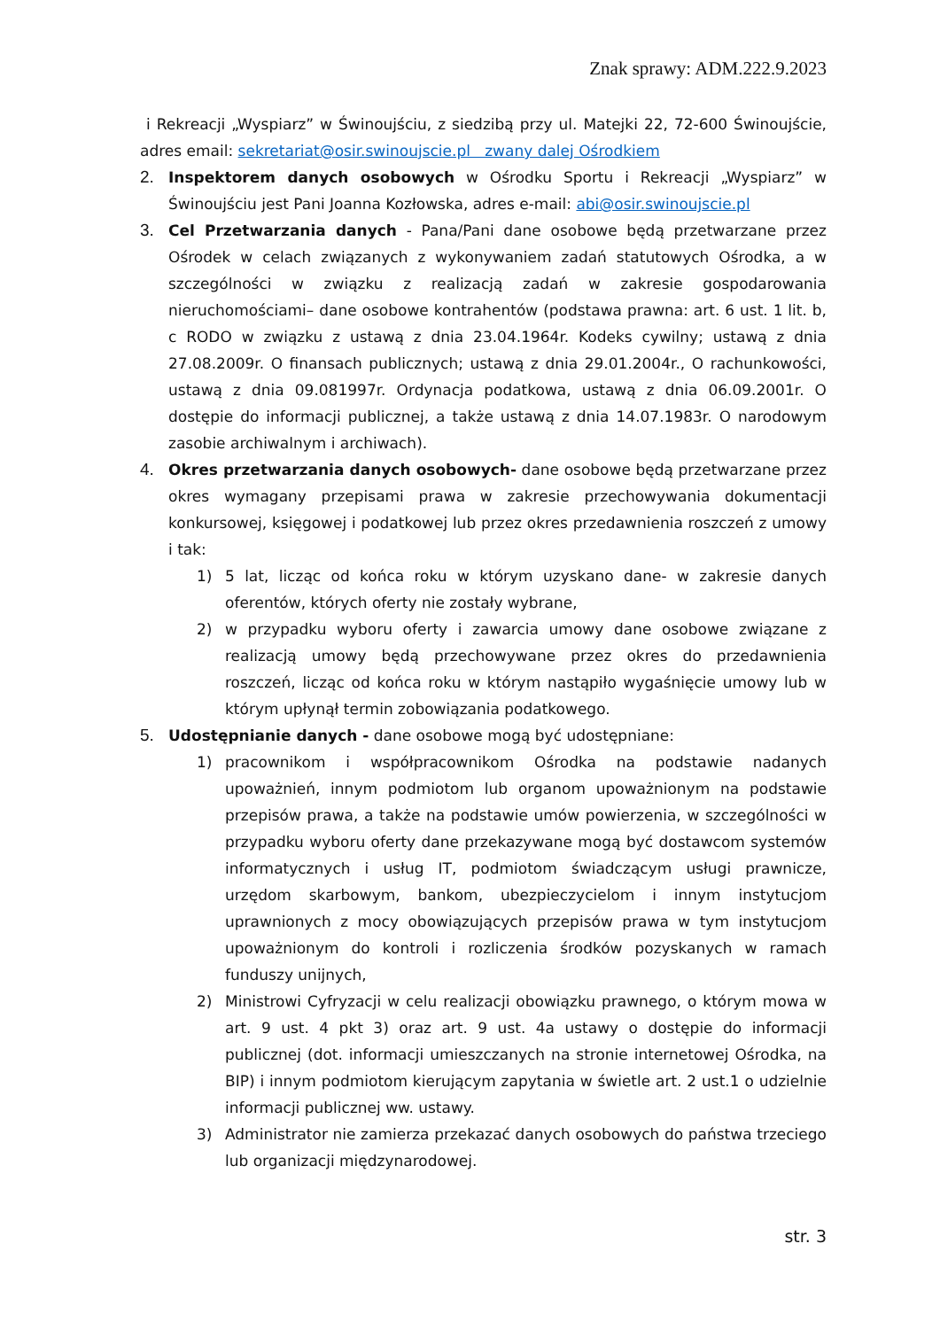Znak sprawy: ADM.222.9.2023
i Rekreacji „Wyspiarz” w Świnoujściu, z siedzibą przy ul. Matejki 22, 72-600 Świnoujście, adres email: sekretariat@osir.swinoujscie.pl zwany dalej Ośrodkiem
2. Inspektorem danych osobowych w Ośrodku Sportu i Rekreacji „Wyspiarz” w Świnoujściu jest Pani Joanna Kozłowska, adres e-mail: abi@osir.swinoujscie.pl
3. Cel Przetwarzania danych - Pana/Pani dane osobowe będą przetwarzane przez Ośrodek w celach związanych z wykonywaniem zadań statutowych Ośrodka, a w szczególności w związku z realizacją zadań w zakresie gospodarowania nieruchomościami– dane osobowe kontrahentów (podstawa prawna: art. 6 ust. 1 lit. b, c RODO w związku z ustawą z dnia 23.04.1964r. Kodeks cywilny; ustawą z dnia 27.08.2009r. O finansach publicznych; ustawą z dnia 29.01.2004r., O rachunkowości, ustawą z dnia 09.081997r. Ordynacja podatkowa, ustawą z dnia 06.09.2001r. O dostępie do informacji publicznej, a także ustawą z dnia 14.07.1983r. O narodowym zasobie archiwalnym i archiwach).
4. Okres przetwarzania danych osobowych- dane osobowe będą przetwarzane przez okres wymagany przepisami prawa w zakresie przechowywania dokumentacji konkursowej, księgowej i podatkowej lub przez okres przedawnienia roszczeń z umowy i tak:
1) 5 lat, licząc od końca roku w którym uzyskano dane- w zakresie danych oferentów, których oferty nie zostały wybrane,
2) w przypadku wyboru oferty i zawarcia umowy dane osobowe związane z realizacją umowy będą przechowywane przez okres do przedawnienia roszczeń, licząc od końca roku w którym nastąpiło wygaśnięcie umowy lub w którym upłynął termin zobowiązania podatkowego.
5. Udostępnianie danych - dane osobowe mogą być udostępniane:
1) pracownikom i współpracownikom Ośrodka na podstawie nadanych upoważnień, innym podmiotom lub organom upoważnionym na podstawie przepisów prawa, a także na podstawie umów powierzenia, w szczególności w przypadku wyboru oferty dane przekazywane mogą być dostawcom systemów informatycznych i usług IT, podmiotom świadczącym usługi prawnicze, urzędom skarbowym, bankom, ubezpieczycielom i innym instytucjom uprawnionych z mocy obowiązujących przepisów prawa w tym instytucjom upoważnionym do kontroli i rozliczenia środków pozyskanych w ramach funduszy unijnych,
2) Ministrowi Cyfryzacji w celu realizacji obowiązku prawnego, o którym mowa w art. 9 ust. 4 pkt 3) oraz art. 9 ust. 4a ustawy o dostępie do informacji publicznej (dot. informacji umieszczanych na stronie internetowej Ośrodka, na BIP) i innym podmiotom kierującym zapytania w świetle art. 2 ust.1 o udzielnie informacji publicznej ww. ustawy.
3) Administrator nie zamierza przekazać danych osobowych do państwa trzeciego lub organizacji międzynarodowej.
str. 3